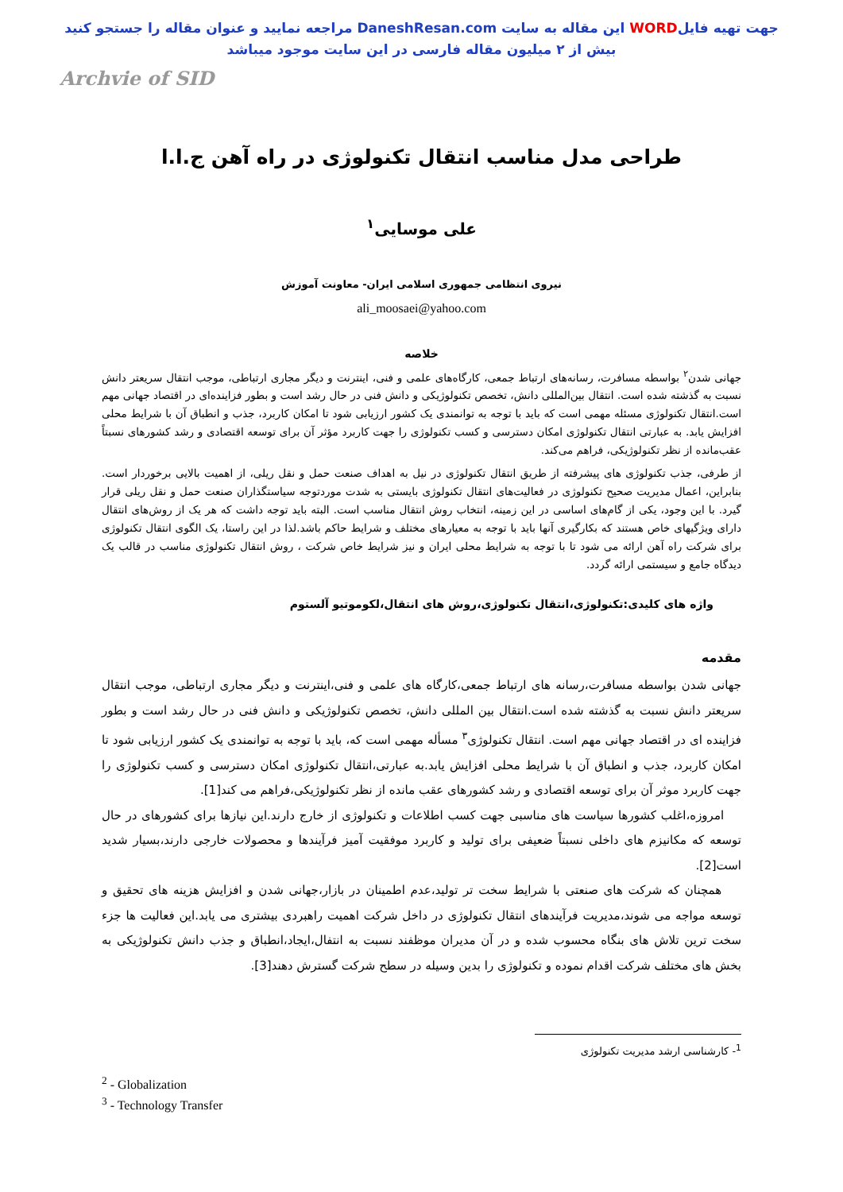جهت تهیه فایلWORD این مقاله به سایت DaneshResan.com مراجعه نمایید و عنوان مقاله را جستجو کنید
بیش از ۲ میلیون مقاله فارسی در این سایت موجود میباشد
Archvie of SID
طراحی مدل مناسب انتقال تکنولوژی در راه آهن ج.ا.ا
علی موسایی<sup>۱</sup>
نیروی انتظامی جمهوری اسلامی ایران- معاونت آموزش
ali_moosaei@yahoo.com
خلاصه
جهانی شدن<sup>۲</sup> بواسطه مسافرت، رسانه‌های ارتباط جمعی، کارگاه‌های علمی و فنی، اینترنت و دیگر مجاری ارتباطی، موجب انتقال سریعتر دانش نسبت به گذشته شده است. انتقال بین‌المللی دانش، تخصص تکنولوژیکی و دانش فنی در حال رشد است و بطور فزاینده‌ای در اقتصاد جهانی مهم است.انتقال تکنولوژی مسئله مهمی است که باید با توجه به توانمندی یک کشور ارزیابی شود تا امکان کاربرد، جذب و انطباق آن با شرایط محلی افزایش یابد. به عبارتی انتقال تکنولوژی امکان دسترسی و کسب تکنولوژی را جهت کاربرد مؤثر آن برای توسعه اقتصادی و رشد کشورهای نسبتاً عقب‌مانده از نظر تکنولوژیکی، فراهم می‌کند.
از طرفی، جذب تکنولوژی های پیشرفته از طریق انتقال تکنولوژی در نیل به اهداف صنعت حمل و نقل ریلی، از اهمیت بالایی برخوردار است. بنابراین، اعمال مدیریت صحیح تکنولوژی در فعالیت‌های انتقال تکنولوژی بایستی به شدت موردتوجه سیاستگذاران صنعت حمل و نقل ریلی قرار گیرد. با این وجود، یکی از گام‌های اساسی در این زمینه، انتخاب روش انتقال مناسب است. البته باید توجه داشت که هر یک از روش‌های انتقال دارای ویژگیهای خاص هستند که بکارگیری آنها باید با توجه به معیارهای مختلف و شرایط حاکم باشد.لذا در این راستا، یک الگوی انتقال تکنولوژی برای شرکت راه آهن ارائه می شود تا با توجه به شرایط محلی ایران و نیز شرایط خاص شرکت ، روش انتقال تکنولوژی مناسب در قالب یک دیدگاه جامع و سیستمی ارائه گردد.
واژه های کلیدی:تکنولوژی،انتقال تکنولوژی،روش های انتقال،لکوموتیو آلستوم
مقدمه
جهانی شدن بواسطه مسافرت،رسانه های ارتباط جمعی،کارگاه های علمی و فنی،اینترنت و دیگر مجاری ارتباطی، موجب انتقال سریعتر دانش نسبت به گذشته شده است.انتقال بین المللی دانش، تخصص تکنولوژیکی و دانش فنی در حال رشد است و بطور فزاینده ای در اقتصاد جهانی مهم است. انتقال تکنولوژی<sup>۳</sup> مسأله مهمی است که، باید با توجه به توانمندی یک کشور ارزیابی شود تا امکان کاربرد، جذب و انطباق آن با شرایط محلی افزایش یابد.به عبارتی،انتقال تکنولوژی امکان دسترسی و کسب تکنولوژی را جهت کاربرد موثر آن برای توسعه اقتصادی و رشد کشورهای عقب مانده از نظر تکنولوژیکی،فراهم می کند[1].
امروزه،اغلب کشورها سیاست های مناسبی جهت کسب اطلاعات و تکنولوژی از خارج دارند.این نیازها برای کشورهای در حال توسعه که مکانیزم های داخلی نسبتاً ضعیفی برای تولید و کاربرد موفقیت آمیز فرآیندها و محصولات خارجی دارند،بسیار شدید است[2].
همچنان که شرکت های صنعتی با شرایط سخت تر تولید،عدم اطمینان در بازار،جهانی شدن و افزایش هزینه های تحقیق و توسعه مواجه می شوند،مدیریت فرآیندهای انتقال تکنولوژی در داخل شرکت اهمیت راهبردی بیشتری می یابد.این فعالیت ها جزء سخت ترین تلاش های بنگاه محسوب شده و در آن مدیران موظفند نسبت به انتفال،ایجاد،انطباق و جذب دانش تکنولوژیکی به بخش های مختلف شرکت اقدام نموده و تکنولوژی را بدین وسیله در سطح شرکت گسترش دهند[3].
<sup>1</sup>- کارشناسی ارشد مدیریت تکنولوژی
<sup>2</sup> - Globalization
<sup>3</sup> - Technology Transfer